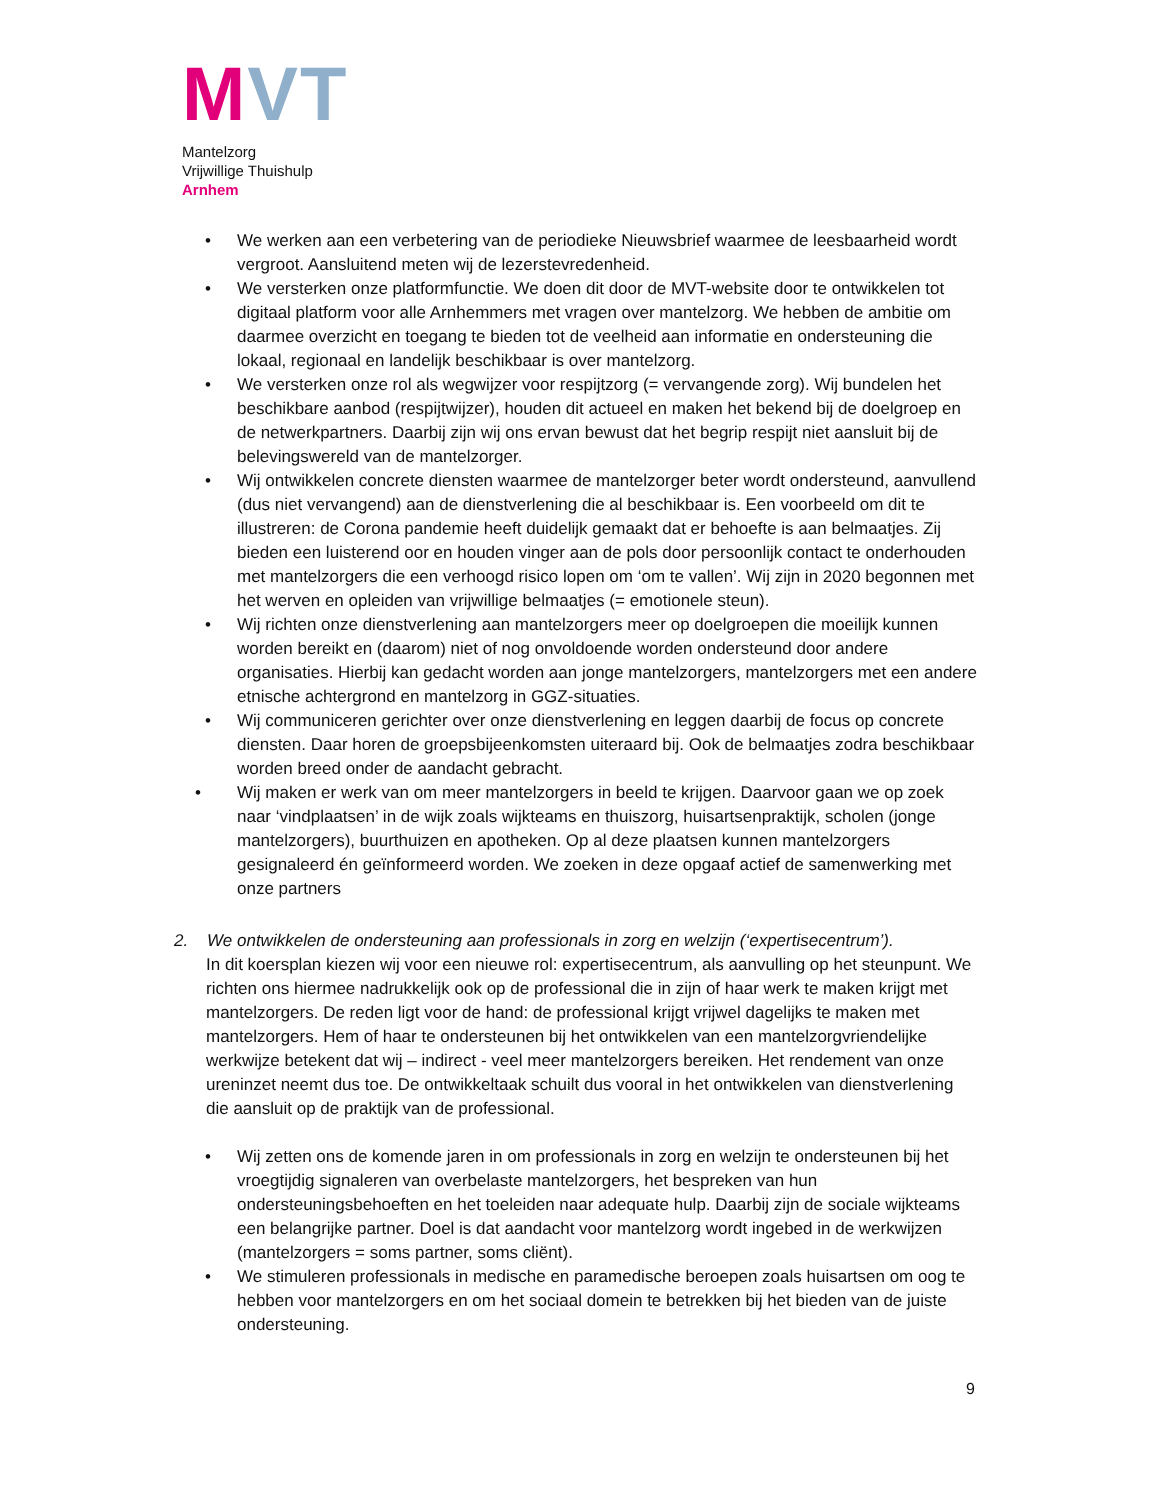MVT
Mantelzorg
Vrijwillige Thuishulp
Arnhem
• We werken aan een verbetering van de periodieke Nieuwsbrief waarmee de leesbaarheid wordt vergroot. Aansluitend meten wij de lezerstevredenheid.
• We versterken onze platformfunctie. We doen dit door de MVT-website door te ontwikkelen tot digitaal platform voor alle Arnhemmers met vragen over mantelzorg. We hebben de ambitie om daarmee overzicht en toegang te bieden tot de veelheid aan informatie en ondersteuning die lokaal, regionaal en landelijk beschikbaar is over mantelzorg.
• We versterken onze rol als wegwijzer voor respijtzorg (= vervangende zorg). Wij bundelen het beschikbare aanbod (respijtwijzer), houden dit actueel en maken het bekend bij de doelgroep en de netwerkpartners. Daarbij zijn wij ons ervan bewust dat het begrip respijt niet aansluit bij de belevingswereld van de mantelzorger.
• Wij ontwikkelen concrete diensten waarmee de mantelzorger beter wordt ondersteund, aanvullend (dus niet vervangend) aan de dienstverlening die al beschikbaar is. Een voorbeeld om dit te illustreren: de Corona pandemie heeft duidelijk gemaakt dat er behoefte is aan belmaatjes. Zij bieden een luisterend oor en houden vinger aan de pols door persoonlijk contact te onderhouden met mantelzorgers die een verhoogd risico lopen om ‘om te vallen’. Wij zijn in 2020 begonnen met het werven en opleiden van vrijwillige belmaatjes (= emotionele steun).
• Wij richten onze dienstverlening aan mantelzorgers meer op doelgroepen die moeilijk kunnen worden bereikt en (daarom) niet of nog onvoldoende worden ondersteund door andere organisaties. Hierbij kan gedacht worden aan jonge mantelzorgers, mantelzorgers met een andere etnische achtergrond en mantelzorg in GGZ-situaties.
• Wij communiceren gerichter over onze dienstverlening en leggen daarbij de focus op concrete diensten. Daar horen de groepsbijeenkomsten uiteraard bij. Ook de belmaatjes zodra beschikbaar worden breed onder de aandacht gebracht.
• Wij maken er werk van om meer mantelzorgers in beeld te krijgen. Daarvoor gaan we op zoek naar ‘vindplaatsen’ in de wijk zoals wijkteams en thuiszorg, huisartsenpraktijk, scholen (jonge mantelzorgers), buurthuizen en apotheken. Op al deze plaatsen kunnen mantelzorgers gesignaleerd én geïnformeerd worden. We zoeken in deze opgaaf actief de samenwerking met onze partners
2. We ontwikkelen de ondersteuning aan professionals in zorg en welzijn (‘expertisecentrum’).
In dit koersplan kiezen wij voor een nieuwe rol: expertisecentrum, als aanvulling op het steunpunt. We richten ons hiermee nadrukkelijk ook op de professional die in zijn of haar werk te maken krijgt met mantelzorgers. De reden ligt voor de hand: de professional krijgt vrijwel dagelijks te maken met mantelzorgers. Hem of haar te ondersteunen bij het ontwikkelen van een mantelzorgvriendelijke werkwijze betekent dat wij – indirect - veel meer mantelzorgers bereiken. Het rendement van onze ureninzet neemt dus toe. De ontwikkeltaak schuilt dus vooral in het ontwikkelen van dienstverlening die aansluit op de praktijk van de professional.
• Wij zetten ons de komende jaren in om professionals in zorg en welzijn te ondersteunen bij het vroegtijdig signaleren van overbelaste mantelzorgers, het bespreken van hun ondersteuningsbehoeften en het toeleiden naar adequate hulp. Daarbij zijn de sociale wijkteams een belangrijke partner. Doel is dat aandacht voor mantelzorg wordt ingebed in de werkwijzen (mantelzorgers = soms partner, soms cliënt).
• We stimuleren professionals in medische en paramedische beroepen zoals huisartsen om oog te hebben voor mantelzorgers en om het sociaal domein te betrekken bij het bieden van de juiste ondersteuning.
9